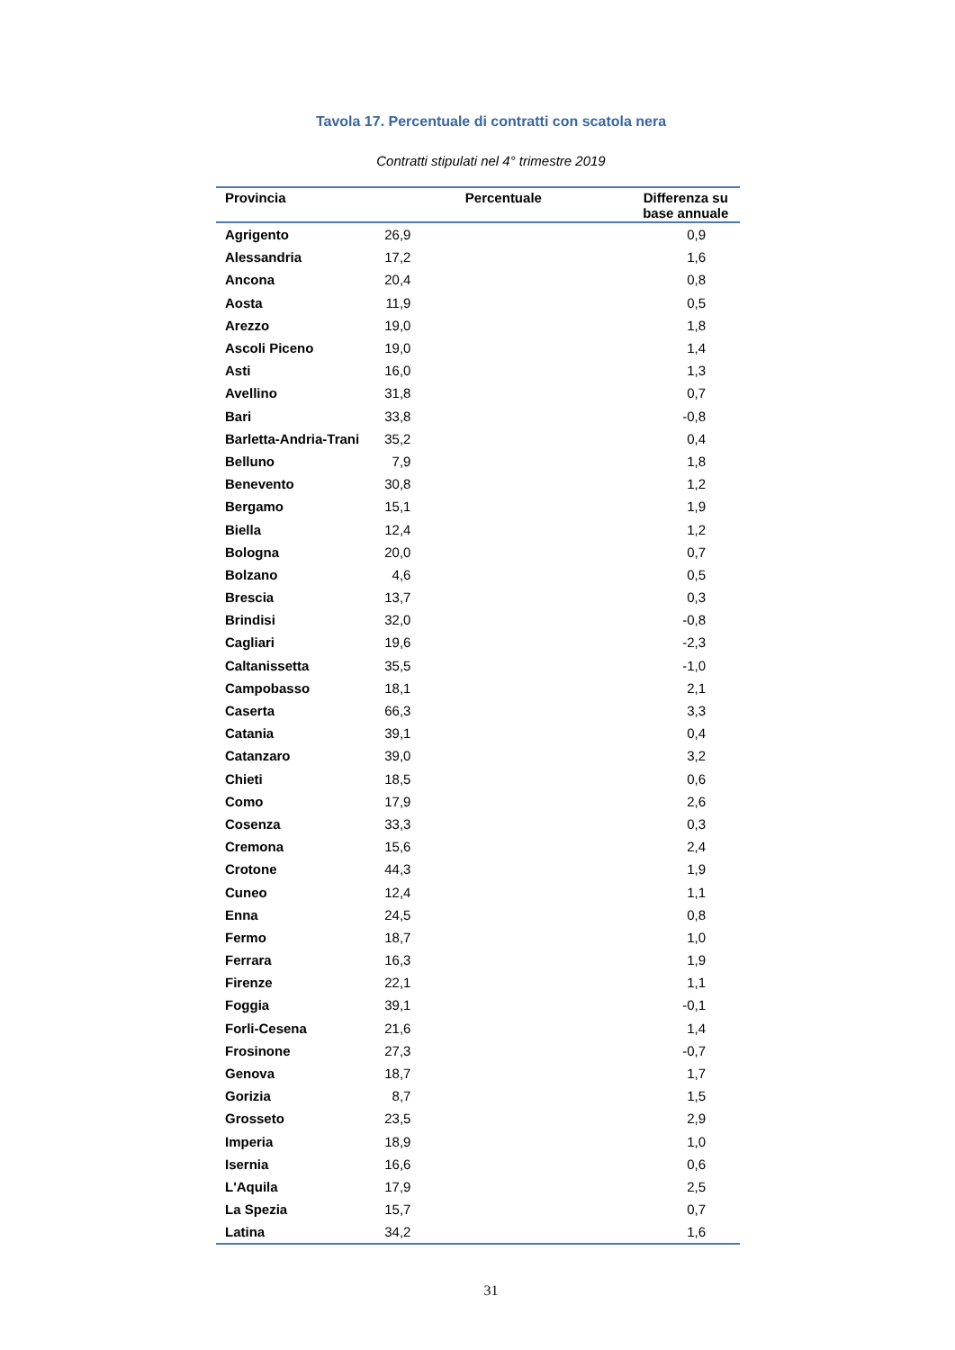Tavola 17. Percentuale di contratti con scatola nera
Contratti stipulati nel 4° trimestre 2019
| Provincia | Percentuale | Differenza su base annuale |
| --- | --- | --- |
| Agrigento | 26,9 | 0,9 |
| Alessandria | 17,2 | 1,6 |
| Ancona | 20,4 | 0,8 |
| Aosta | 11,9 | 0,5 |
| Arezzo | 19,0 | 1,8 |
| Ascoli Piceno | 19,0 | 1,4 |
| Asti | 16,0 | 1,3 |
| Avellino | 31,8 | 0,7 |
| Bari | 33,8 | -0,8 |
| Barletta-Andria-Trani | 35,2 | 0,4 |
| Belluno | 7,9 | 1,8 |
| Benevento | 30,8 | 1,2 |
| Bergamo | 15,1 | 1,9 |
| Biella | 12,4 | 1,2 |
| Bologna | 20,0 | 0,7 |
| Bolzano | 4,6 | 0,5 |
| Brescia | 13,7 | 0,3 |
| Brindisi | 32,0 | -0,8 |
| Cagliari | 19,6 | -2,3 |
| Caltanissetta | 35,5 | -1,0 |
| Campobasso | 18,1 | 2,1 |
| Caserta | 66,3 | 3,3 |
| Catania | 39,1 | 0,4 |
| Catanzaro | 39,0 | 3,2 |
| Chieti | 18,5 | 0,6 |
| Como | 17,9 | 2,6 |
| Cosenza | 33,3 | 0,3 |
| Cremona | 15,6 | 2,4 |
| Crotone | 44,3 | 1,9 |
| Cuneo | 12,4 | 1,1 |
| Enna | 24,5 | 0,8 |
| Fermo | 18,7 | 1,0 |
| Ferrara | 16,3 | 1,9 |
| Firenze | 22,1 | 1,1 |
| Foggia | 39,1 | -0,1 |
| Forli-Cesena | 21,6 | 1,4 |
| Frosinone | 27,3 | -0,7 |
| Genova | 18,7 | 1,7 |
| Gorizia | 8,7 | 1,5 |
| Grosseto | 23,5 | 2,9 |
| Imperia | 18,9 | 1,0 |
| Isernia | 16,6 | 0,6 |
| L'Aquila | 17,9 | 2,5 |
| La Spezia | 15,7 | 0,7 |
| Latina | 34,2 | 1,6 |
31